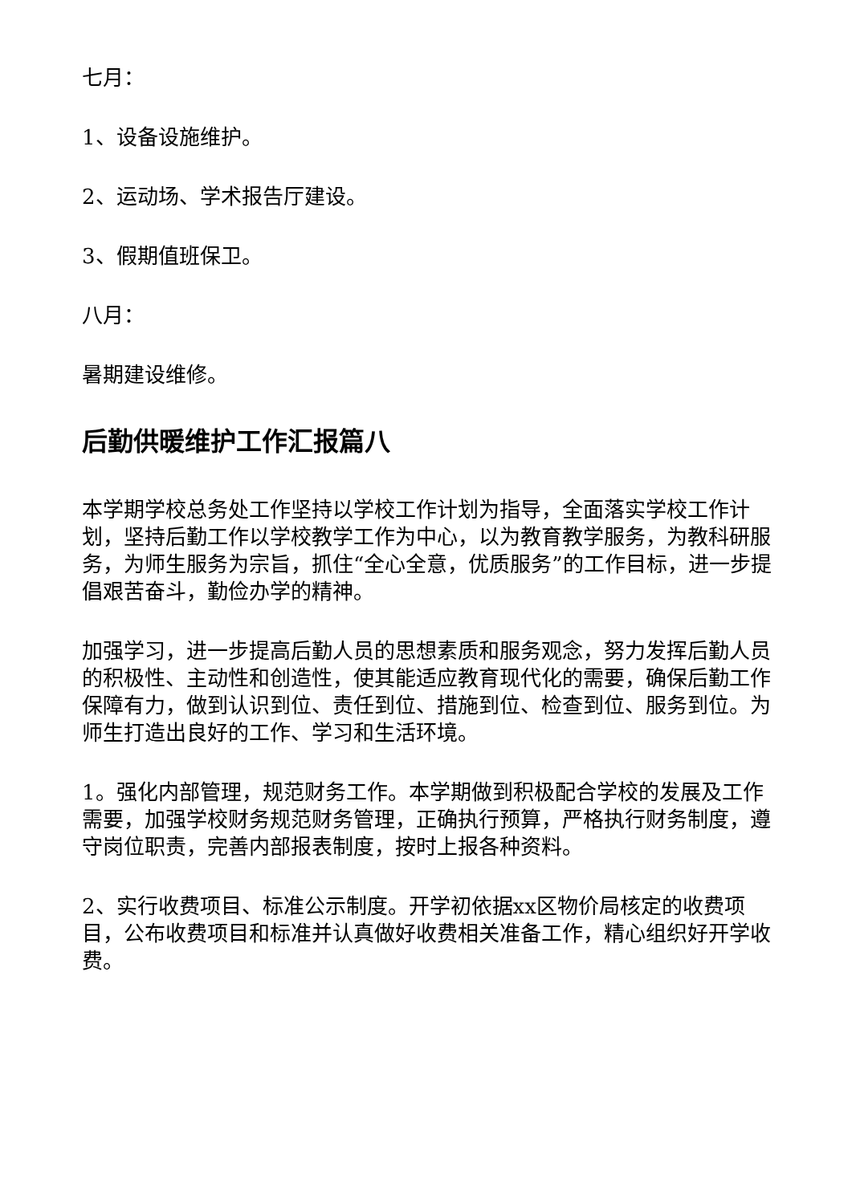七月：
1、设备设施维护。
2、运动场、学术报告厅建设。
3、假期值班保卫。
八月：
暑期建设维修。
后勤供暖维护工作汇报篇八
本学期学校总务处工作坚持以学校工作计划为指导，全面落实学校工作计划，坚持后勤工作以学校教学工作为中心，以为教育教学服务，为教科研服务，为师生服务为宗旨，抓住“全心全意，优质服务”的工作目标，进一步提倡艰苦奋斗，勤俭办学的精神。
加强学习，进一步提高后勤人员的思想素质和服务观念，努力发挥后勤人员的积极性、主动性和创造性，使其能适应教育现代化的需要，确保后勤工作保障有力，做到认识到位、责任到位、措施到位、检查到位、服务到位。为师生打造出良好的工作、学习和生活环境。
1。强化内部管理，规范财务工作。本学期做到积极配合学校的发展及工作需要，加强学校财务规范财务管理，正确执行预算，严格执行财务制度，遵守岗位职责，完善内部报表制度，按时上报各种资料。
2、实行收费项目、标准公示制度。开学初依据xx区物价局核定的收费项目，公布收费项目和标准并认真做好收费相关准备工作，精心组织好开学收费。